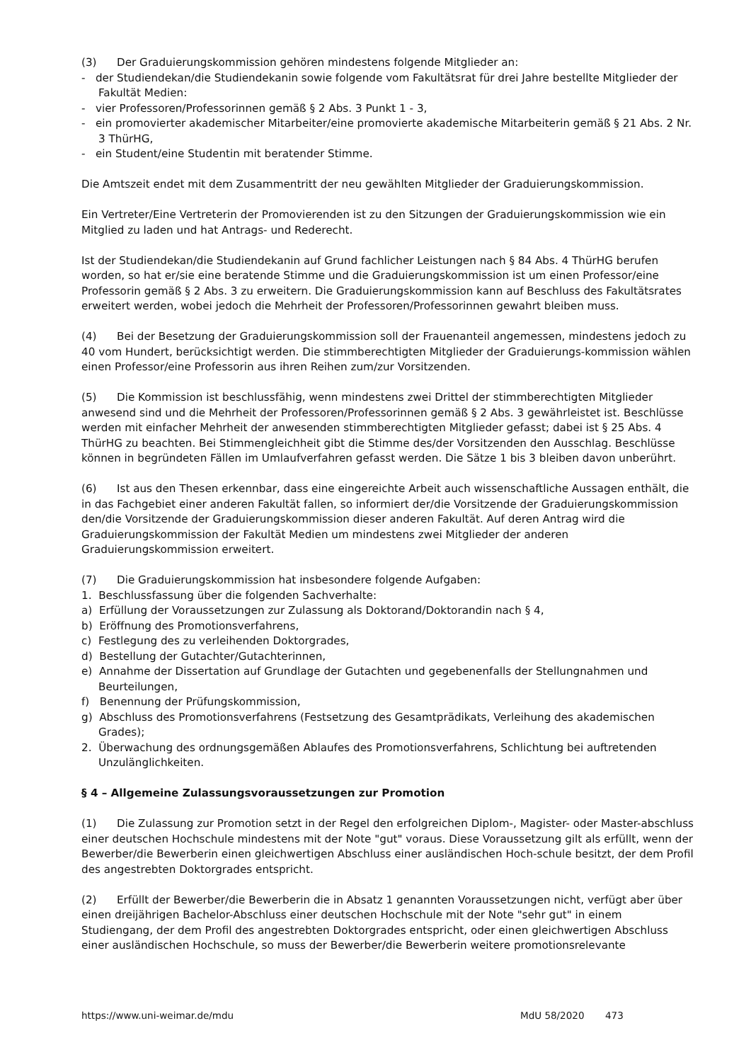(3) Der Graduierungskommission gehören mindestens folgende Mitglieder an:
- der Studiendekan/die Studiendekanin sowie folgende vom Fakultätsrat für drei Jahre bestellte Mitglieder der Fakultät Medien:
- vier Professoren/Professorinnen gemäß § 2 Abs. 3 Punkt 1 - 3,
- ein promovierter akademischer Mitarbeiter/eine promovierte akademische Mitarbeiterin gemäß § 21 Abs. 2 Nr. 3 ThürHG,
- ein Student/eine Studentin mit beratender Stimme.
Die Amtszeit endet mit dem Zusammentritt der neu gewählten Mitglieder der Graduierungskommission.
Ein Vertreter/Eine Vertreterin der Promovierenden ist zu den Sitzungen der Graduierungskommission wie ein Mitglied zu laden und hat Antrags- und Rederecht.
Ist der Studiendekan/die Studiendekanin auf Grund fachlicher Leistungen nach § 84 Abs. 4 ThürHG berufen worden, so hat er/sie eine beratende Stimme und die Graduierungskommission ist um einen Professor/eine Professorin gemäß § 2 Abs. 3 zu erweitern. Die Graduierungskommission kann auf Beschluss des Fakultätsrates erweitert werden, wobei jedoch die Mehrheit der Professoren/Professorinnen gewahrt bleiben muss.
(4) Bei der Besetzung der Graduierungskommission soll der Frauenanteil angemessen, mindestens jedoch zu 40 vom Hundert, berücksichtigt werden. Die stimmberechtigten Mitglieder der Graduierungs-kommission wählen einen Professor/eine Professorin aus ihren Reihen zum/zur Vorsitzenden.
(5) Die Kommission ist beschlussfähig, wenn mindestens zwei Drittel der stimmberechtigten Mitglieder anwesend sind und die Mehrheit der Professoren/Professorinnen gemäß § 2 Abs. 3 gewährleistet ist. Beschlüsse werden mit einfacher Mehrheit der anwesenden stimmberechtigten Mitglieder gefasst; dabei ist § 25 Abs. 4 ThürHG zu beachten. Bei Stimmengleichheit gibt die Stimme des/der Vorsitzenden den Ausschlag. Beschlüsse können in begründeten Fällen im Umlaufverfahren gefasst werden. Die Sätze 1 bis 3 bleiben davon unberührt.
(6) Ist aus den Thesen erkennbar, dass eine eingereichte Arbeit auch wissenschaftliche Aussagen enthält, die in das Fachgebiet einer anderen Fakultät fallen, so informiert der/die Vorsitzende der Graduierungskommission den/die Vorsitzende der Graduierungskommission dieser anderen Fakultät. Auf deren Antrag wird die Graduierungskommission der Fakultät Medien um mindestens zwei Mitglieder der anderen Graduierungskommission erweitert.
(7) Die Graduierungskommission hat insbesondere folgende Aufgaben:
1. Beschlussfassung über die folgenden Sachverhalte:
a) Erfüllung der Voraussetzungen zur Zulassung als Doktorand/Doktorandin nach § 4,
b) Eröffnung des Promotionsverfahrens,
c) Festlegung des zu verleihenden Doktorgrades,
d) Bestellung der Gutachter/Gutachterinnen,
e) Annahme der Dissertation auf Grundlage der Gutachten und gegebenenfalls der Stellungnahmen und Beurteilungen,
f) Benennung der Prüfungskommission,
g) Abschluss des Promotionsverfahrens (Festsetzung des Gesamtprädikats, Verleihung des akademischen Grades);
2. Überwachung des ordnungsgemäßen Ablaufes des Promotionsverfahrens, Schlichtung bei auftretenden Unzulänglichkeiten.
§ 4 – Allgemeine Zulassungsvoraussetzungen zur Promotion
(1) Die Zulassung zur Promotion setzt in der Regel den erfolgreichen Diplom-, Magister- oder Master-abschluss einer deutschen Hochschule mindestens mit der Note "gut" voraus. Diese Voraussetzung gilt als erfüllt, wenn der Bewerber/die Bewerberin einen gleichwertigen Abschluss einer ausländischen Hoch-schule besitzt, der dem Profil des angestrebten Doktorgrades entspricht.
(2) Erfüllt der Bewerber/die Bewerberin die in Absatz 1 genannten Voraussetzungen nicht, verfügt aber über einen dreijährigen Bachelor-Abschluss einer deutschen Hochschule mit der Note "sehr gut" in einem Studiengang, der dem Profil des angestrebten Doktorgrades entspricht, oder einen gleichwertigen Abschluss einer ausländischen Hochschule, so muss der Bewerber/die Bewerberin weitere promotionsrelevante
https://www.uni-weimar.de/mdu MdU 58/2020 473